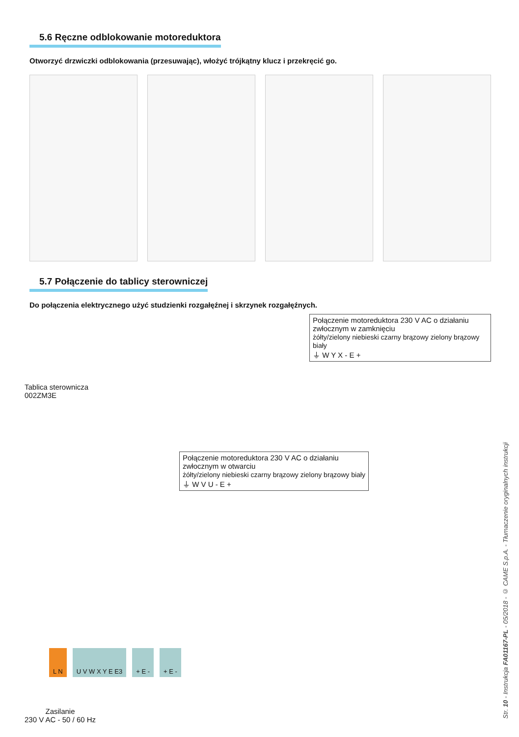5.6 Ręczne odblokowanie motoreduktora
Otworzyć drzwiczki odblokowania (przesuwając), włożyć trójkątny klucz i przekręcić go.
5.7 Połączenie do tablicy sterowniczej
Do połączenia elektrycznego użyć studzienki rozgałęźnej i skrzynek rozgałęźnych.
Tablica sterownicza
002ZM3E
Połączenie motoreduktora 230 V AC o działaniu
zwłocznym w zamknięciu
żółty/zielony niebieski czarny brązowy zielony brązowy biały
⏚ W Y X - E +
Połączenie motoreduktora 230 V AC o działaniu
zwłocznym w otwarciu
żółty/zielony niebieski czarny brązowy zielony brązowy biały
⏚ W V U - E +
L N U V W X Y E E3 + E - + E -
Zasilanie
230 V AC - 50 / 60 Hz
Str. 10 - Instrukcja FA01167-PL - 05/2018 - © CAME S.p.A. - Tłumaczenie oryginalnych instrukcji